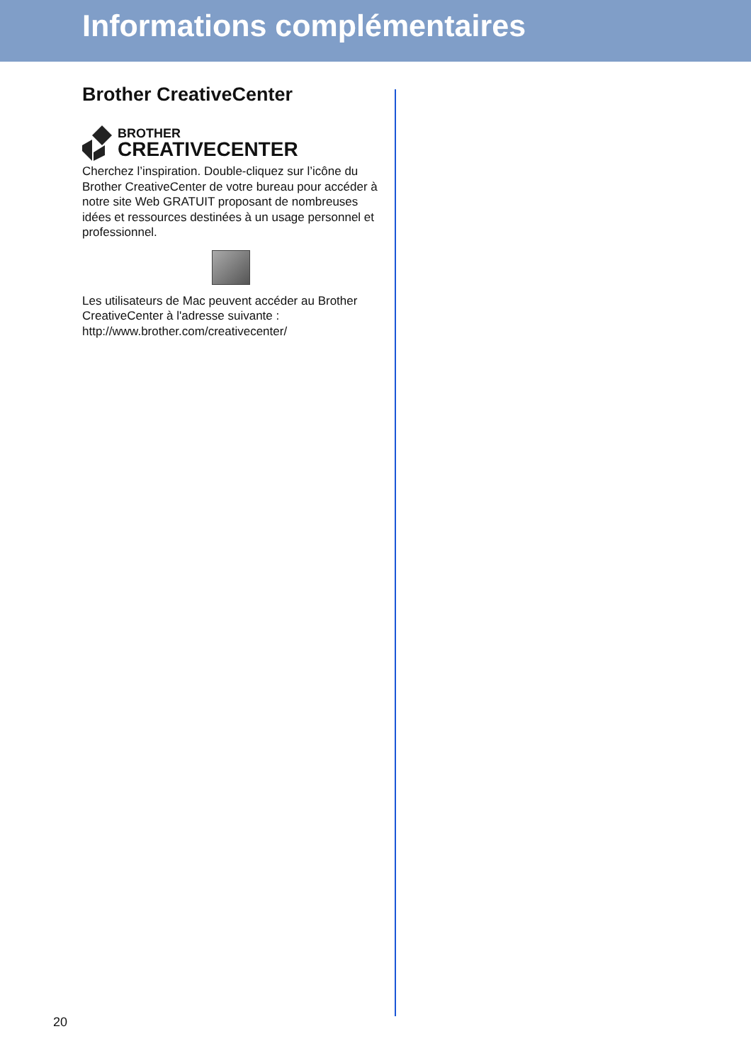Informations complémentaires
Brother CreativeCenter
BROTHER
CREATIVECENTER
Cherchez l’inspiration. Double-cliquez sur l’icône du Brother CreativeCenter de votre bureau pour accéder à notre site Web GRATUIT proposant de nombreuses idées et ressources destinées à un usage personnel et professionnel.
Les utilisateurs de Mac peuvent accéder au Brother CreativeCenter à l'adresse suivante :
http://www.brother.com/creativecenter/
20